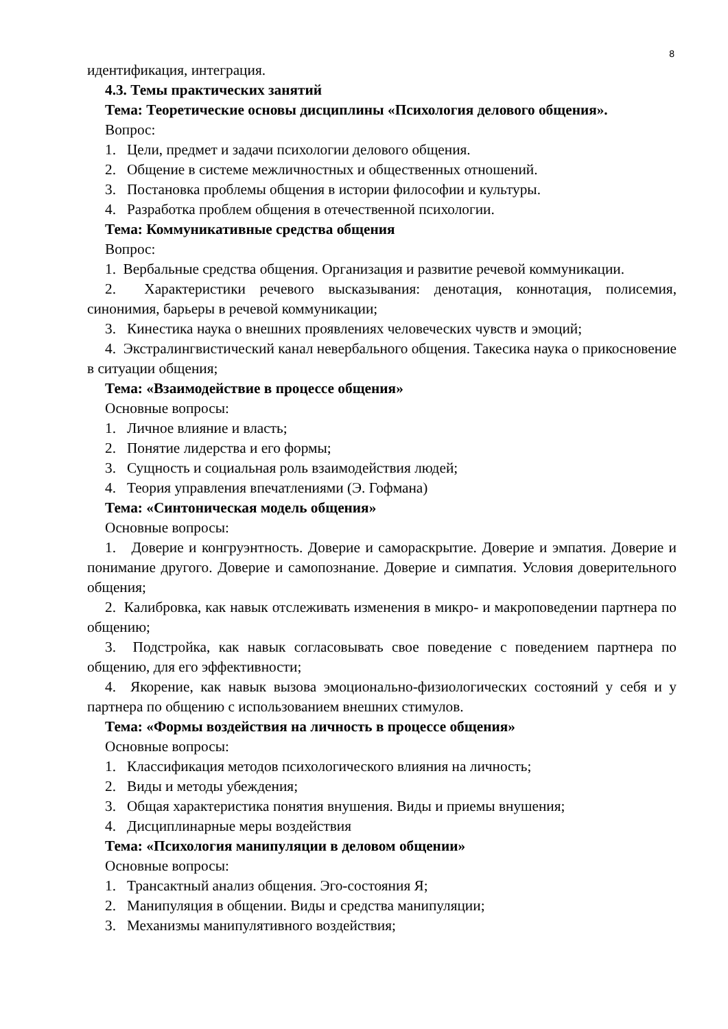8
идентификация, интеграция.
4.3. Темы практических занятий
Тема: Теоретические основы дисциплины «Психология делового общения».
Вопрос:
1. Цели, предмет и задачи психологии делового общения.
2. Общение в системе межличностных и общественных отношений.
3. Постановка проблемы общения в истории философии и культуры.
4. Разработка проблем общения в отечественной психологии.
Тема: Коммуникативные средства общения
Вопрос:
1. Вербальные средства общения. Организация и развитие речевой коммуникации.
2. Характеристики речевого высказывания: денотация, коннотация, полисемия, синонимия, барьеры в речевой коммуникации;
3. Кинестика наука о внешних проявлениях человеческих чувств и эмоций;
4. Экстралингвистический канал невербального общения. Такесика наука о прикосновение в ситуации общения;
Тема: «Взаимодействие в процессе общения»
Основные вопросы:
1. Личное влияние и власть;
2. Понятие лидерства и его формы;
3. Сущность и социальная роль взаимодействия людей;
4. Теория управления впечатлениями (Э. Гофмана)
Тема: «Синтоническая модель общения»
Основные вопросы:
1. Доверие и конгруэнтность. Доверие и самораскрытие. Доверие и эмпатия. Доверие и понимание другого. Доверие и самопознание. Доверие и симпатия. Условия доверительного общения;
2. Калибровка, как навык отслеживать изменения в микро- и макроповедении партнера по общению;
3. Подстройка, как навык согласовывать свое поведение с поведением партнера по общению, для его эффективности;
4. Якорение, как навык вызова эмоционально-физиологических состояний у себя и у партнера по общению с использованием внешних стимулов.
Тема: «Формы воздействия на личность в процессе общения»
Основные вопросы:
1. Классификация методов психологического влияния на личность;
2. Виды и методы убеждения;
3. Общая характеристика понятия внушения. Виды и приемы внушения;
4. Дисциплинарные меры воздействия
Тема: «Психология манипуляции в деловом общении»
Основные вопросы:
1. Трансактный анализ общения. Эго-состояния Я;
2. Манипуляция в общении. Виды и средства манипуляции;
3. Механизмы манипулятивного воздействия;